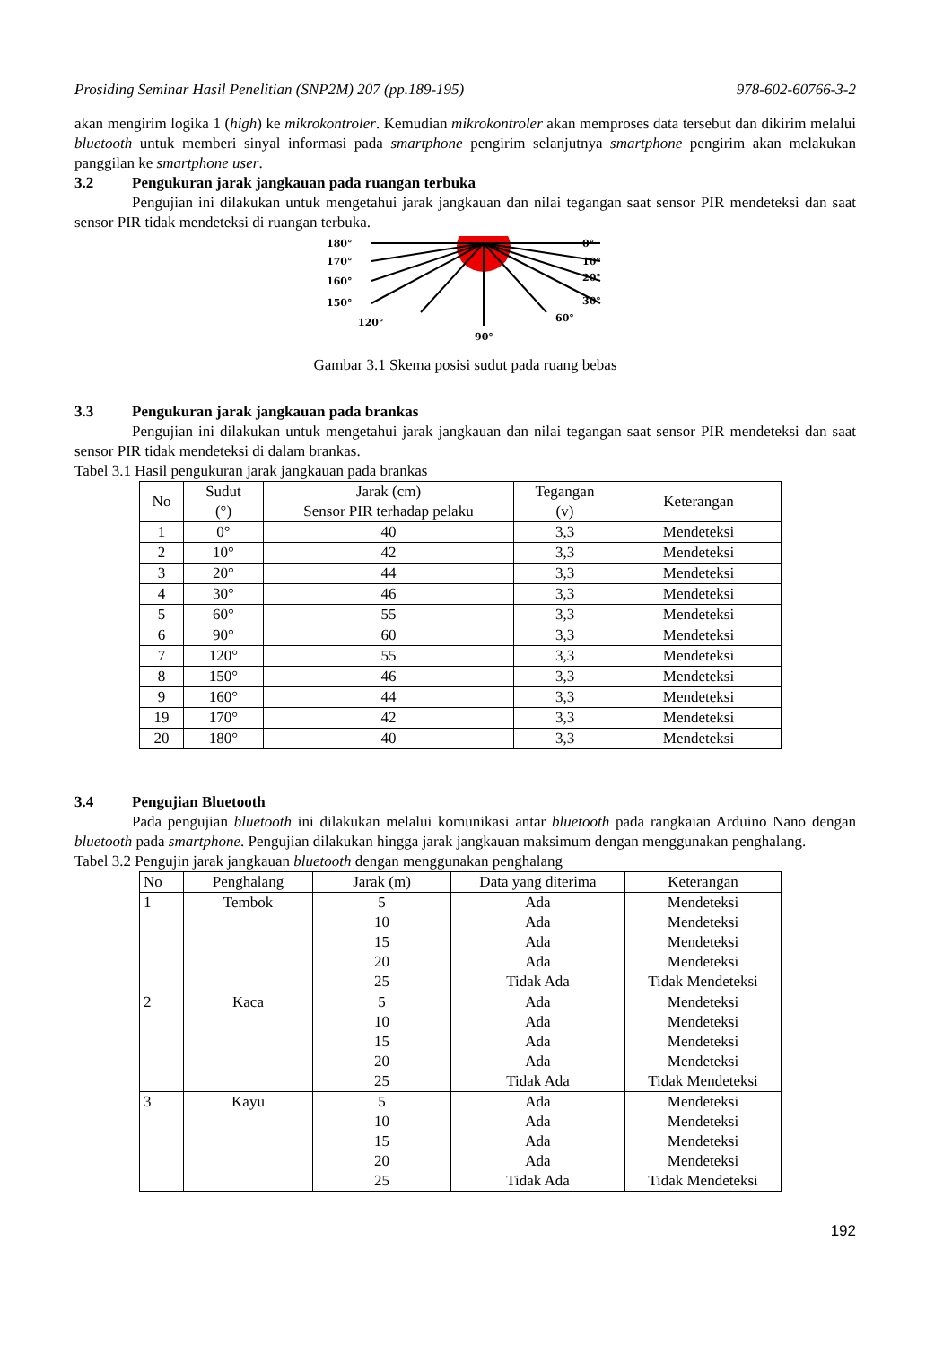Prosiding Seminar Hasil Penelitian (SNP2M) 207 (pp.189-195) 978-602-60766-3-2
akan mengirim logika 1 (high) ke mikrokontroler. Kemudian mikrokontroler akan memproses data tersebut dan dikirim melalui bluetooth untuk memberi sinyal informasi pada smartphone pengirim selanjutnya smartphone pengirim akan melakukan panggilan ke smartphone user.
3.2 Pengukuran jarak jangkauan pada ruangan terbuka
Pengujian ini dilakukan untuk mengetahui jarak jangkauan dan nilai tegangan saat sensor PIR mendeteksi dan saat sensor PIR tidak mendeteksi di ruangan terbuka.
180°
170°
160°
150°
0°
10°
20°
30°
120°
60°
90°
Gambar 3.1 Skema posisi sudut pada ruang bebas
3.3 Pengukuran jarak jangkauan pada brankas
Pengujian ini dilakukan untuk mengetahui jarak jangkauan dan nilai tegangan saat sensor PIR mendeteksi dan saat sensor PIR tidak mendeteksi di dalam brankas.
Tabel 3.1 Hasil pengukuran jarak jangkauan pada brankas
| No | Sudut (°) | Jarak (cm) Sensor PIR terhadap pelaku | Tegangan (v) | Keterangan |
| --- | --- | --- | --- | --- |
| 1 | 0° | 40 | 3,3 | Mendeteksi |
| 2 | 10° | 42 | 3,3 | Mendeteksi |
| 3 | 20° | 44 | 3,3 | Mendeteksi |
| 4 | 30° | 46 | 3,3 | Mendeteksi |
| 5 | 60° | 55 | 3,3 | Mendeteksi |
| 6 | 90° | 60 | 3,3 | Mendeteksi |
| 7 | 120° | 55 | 3,3 | Mendeteksi |
| 8 | 150° | 46 | 3,3 | Mendeteksi |
| 9 | 160° | 44 | 3,3 | Mendeteksi |
| 19 | 170° | 42 | 3,3 | Mendeteksi |
| 20 | 180° | 40 | 3,3 | Mendeteksi |
3.4 Pengujian Bluetooth
Pada pengujian bluetooth ini dilakukan melalui komunikasi antar bluetooth pada rangkaian Arduino Nano dengan bluetooth pada smartphone. Pengujian dilakukan hingga jarak jangkauan maksimum dengan menggunakan penghalang.
Tabel 3.2 Pengujin jarak jangkauan bluetooth dengan menggunakan penghalang
| No | Penghalang | Jarak (m) | Data yang diterima | Keterangan |
| 1 | Tembok | 5 | Ada | Mendeteksi |
| | | 10 | Ada | Mendeteksi |
| | | 15 | Ada | Mendeteksi |
| | | 20 | Ada | Mendeteksi |
| | | 25 | Tidak Ada | Tidak Mendeteksi |
| 2 | Kaca | 5 | Ada | Mendeteksi |
| | | 10 | Ada | Mendeteksi |
| | | 15 | Ada | Mendeteksi |
| | | 20 | Ada | Mendeteksi |
| | | 25 | Tidak Ada | Tidak Mendeteksi |
| 3 | Kayu | 5 | Ada | Mendeteksi |
| | | 10 | Ada | Mendeteksi |
| | | 15 | Ada | Mendeteksi |
| | | 20 | Ada | Mendeteksi |
| | | 25 | Tidak Ada | Tidak Mendeteksi |
192